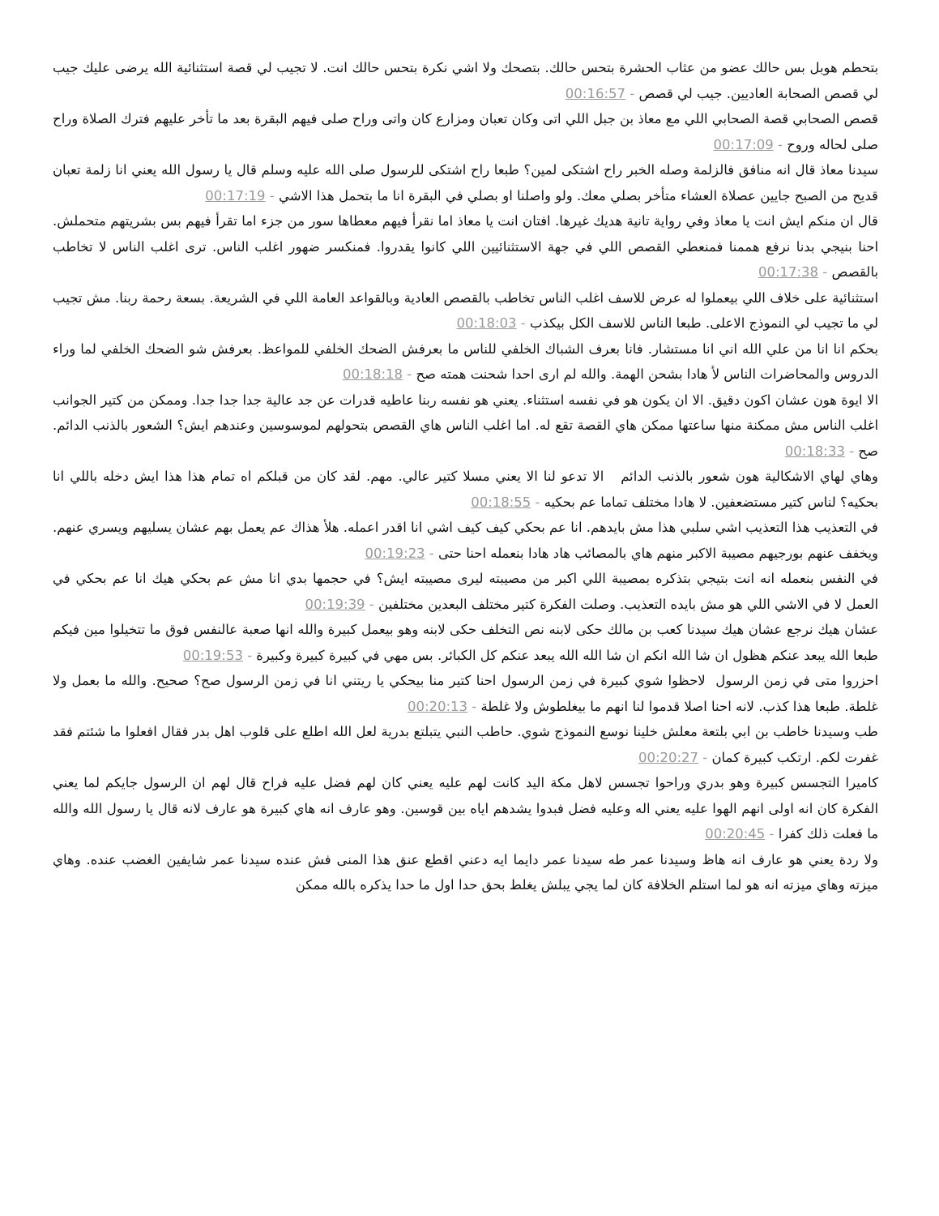بتحطم هوبل بس حالك عضو من عثاب الحشرة بتحس حالك. بتصحك ولا اشي نكرة بتحس حالك انت. لا تجيب لي قصة استثنائية الله يرضى عليك جيب لي قصص الصحابة العاديين. جيب لي قصص - 00:16:57
قصص الصحابي قصة الصحابي اللي مع معاذ بن جبل اللي اتى وكان تعبان ومزارع كان واتى وراح صلى فيهم البقرة بعد ما تأخر عليهم فترك الصلاة وراح صلى لحاله وروح - 00:17:09
سيدنا معاذ قال انه منافق فالزلمة وصله الخبر راح اشتكى لمين؟ طبعا راح اشتكى للرسول صلى الله عليه وسلم قال يا رسول الله يعني انا زلمة تعبان قديح من الصبح جايين عصلاة العشاء متأخر بصلي معك. ولو واصلنا او بصلي في البقرة انا ما بتحمل هذا الاشي - 00:17:19
قال ان منكم ايش انت يا معاذ وفي رواية تانية هديك غيرها. افتان انت يا معاذ اما نقرأ فيهم معطاها سور من جزء اما تقرأ فيهم بس بشريتهم متحملش. احنا بنيجي بدنا نرفع هممنا فمنعطي القصص اللي في جهة الاستثنائيين اللي كانوا يقدروا. فمنكسر ضهور اغلب الناس. ترى اغلب الناس لا تخاطب بالقصص - 00:17:38
استثنائية على خلاف اللي بيعملوا له عرض للاسف اغلب الناس تخاطب بالقصص العادية وبالقواعد العامة اللي في الشريعة. بسعة رحمة ربنا. مش تجيب لي ما تجيب لي النموذج الاعلى. طبعا الناس للاسف الكل بيكذب - 00:18:03
بحكم انا انا من علي الله اني انا مستشار. فانا بعرف الشباك الخلفي للناس ما بعرفش الضحك الخلفي للمواعظ. بعرفش شو الضحك الخلفي لما وراء الدروس والمحاضرات الناس لأ هادا بشحن الهمة. والله لم ارى احدا شحنت همته صح - 00:18:18
الا ايوة هون عشان اكون دقيق. الا ان يكون هو في نفسه استثناء. يعني هو نفسه ربنا عاطيه قدرات عن جد عالية جدا جدا جدا. وممكن من كتير الجوانب اغلب الناس مش ممكنة منها ساعتها ممكن هاي القصة تقع له. اما اغلب الناس هاي القصص بتحولهم لموسوسين وعندهم ايش؟ الشعور بالذنب الدائم. صح - 00:18:33
وهاي لهاي الاشكالية هون شعور بالذنب الدائم الا تدعو لنا الا يعني مسلا كتير عالي. مهم. لقد كان من قبلكم اه تمام هذا هذا ايش دخله باللي انا بحكيه؟ لناس كتير مستضعفين. لا هادا مختلف تماما عم بحكيه - 00:18:55
في التعذيب هذا التعذيب اشي سلبي هذا مش بايدهم. انا عم بحكي كيف كيف اشي انا اقدر اعمله. هلأ هذاك عم يعمل بهم عشان يسليهم ويسري عنهم. ويخفف عنهم بورجيهم مصيبة الاكبر منهم هاي بالمصائب هاد هادا بنعمله احنا حتى - 00:19:23
في النفس بنعمله انه انت بتيجي بتذكره بمصيبة اللي اكبر من مصيبته ليرى مصيبته ايش؟ في حجمها بدي انا مش عم بحكي هيك انا عم بحكي في العمل لا في الاشي اللي هو مش بايده التعذيب. وصلت الفكرة كتير مختلف البعدين مختلفين - 00:19:39
عشان هيك نرجع عشان هيك سيدنا كعب بن مالك حكى لابنه نص التخلف حكى لابنه وهو بيعمل كبيرة والله انها صعبة عالنفس فوق ما تتخيلوا مين فيكم طبعا الله يبعد عنكم هظول ان شا الله انكم ان شا الله الله يبعد عنكم كل الكبائر. بس مهي في كبيرة كبيرة وكبيرة - 00:19:53
احزروا متى في زمن الرسول لاحظوا شوي كبيرة في زمن الرسول احنا كتير منا بيحكي يا ريتني انا في زمن الرسول صح؟ صحيح. والله ما بعمل ولا غلطة. طبعا هذا كذب. لانه احنا اصلا قدموا لنا انهم ما بيغلطوش ولا غلطة - 00:20:13
طب وسيدنا خاطب بن ابي بلتعة معلش خلينا نوسع النموذج شوي. حاطب النبي يتبلتع بدرية لعل الله اطلع على قلوب اهل بدر فقال افعلوا ما شئتم فقد غفرت لكم. ارتكب كبيرة كمان - 00:20:27
كاميرا التجسس كبيرة وهو بدري وراحوا تجسس لاهل مكة اليد كانت لهم عليه يعني كان لهم فضل عليه فراح قال لهم ان الرسول جايكم لما يعني الفكرة كان انه اولى انهم الهوا عليه يعني اله وعليه فضل فبدوا يشدهم اياه بين قوسين. وهو عارف انه هاي كبيرة هو عارف لانه قال يا رسول الله والله ما فعلت ذلك كفرا - 00:20:45
ولا ردة يعني هو عارف انه هاظ وسيدنا عمر طه سيدنا عمر دايما ايه دعني اقطع عنق هذا المنى فش عنده سيدنا عمر شايفين الغضب عنده. وهاي ميزته وهاي ميزته انه هو لما استلم الخلافة كان لما يجي يبلش يغلط بحق حدا اول ما حدا يذكره بالله ممكن